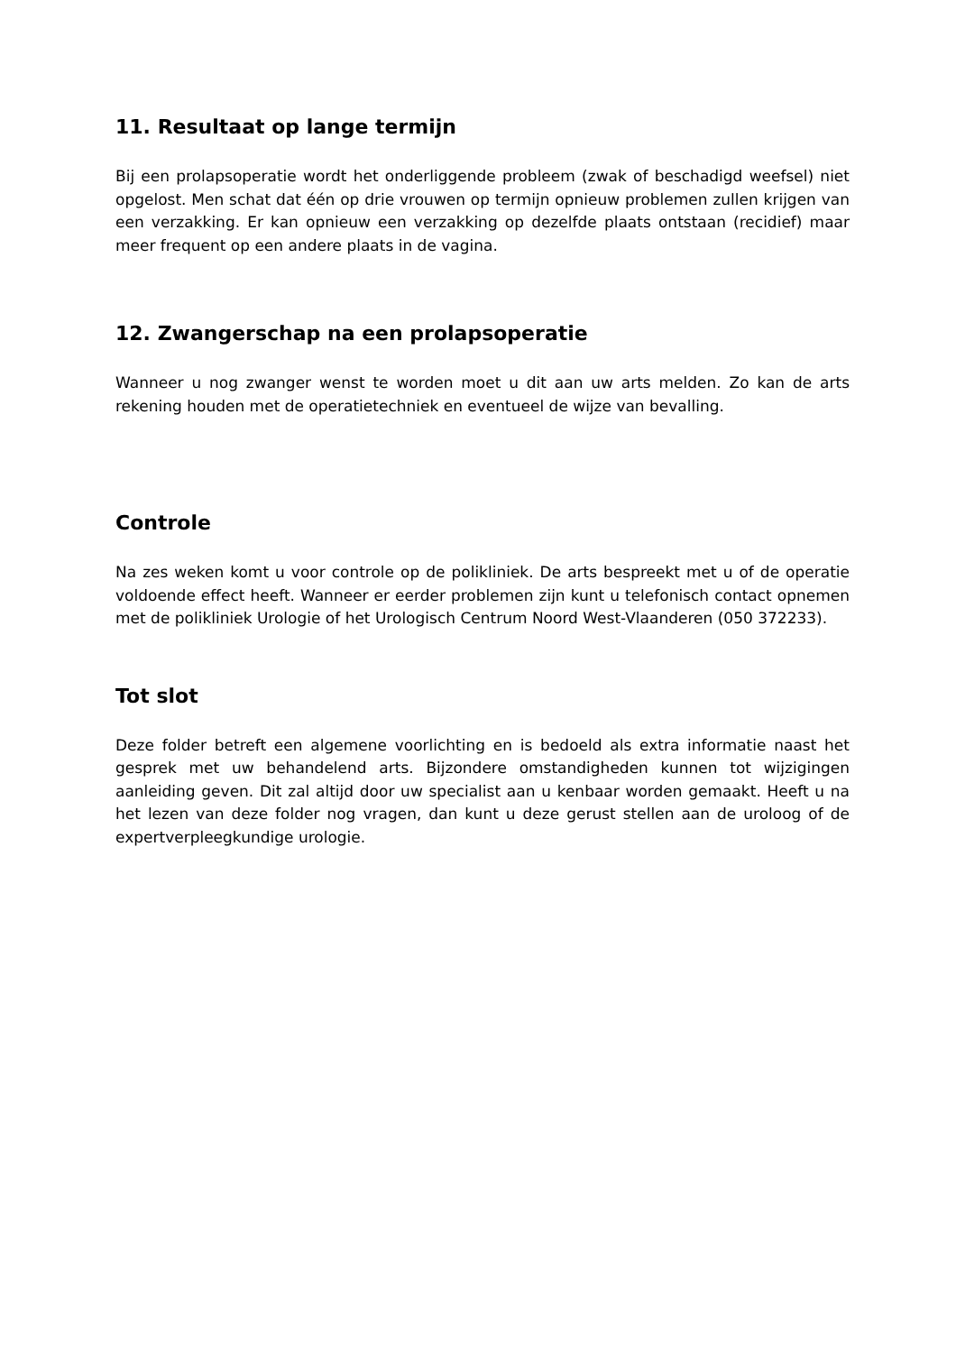11. Resultaat op lange termijn
Bij een prolapsoperatie wordt het onderliggende probleem (zwak of beschadigd weefsel) niet opgelost. Men schat dat één op drie vrouwen op termijn opnieuw problemen zullen krijgen van een verzakking. Er kan opnieuw een verzakking op dezelfde plaats ontstaan (recidief) maar meer frequent op een andere plaats in de vagina.
12. Zwangerschap na een prolapsoperatie
Wanneer u nog zwanger wenst te worden moet u dit aan uw arts melden. Zo kan de arts rekening houden met de operatietechniek en eventueel de wijze van bevalling.
Controle
Na zes weken komt u voor controle op de polikliniek. De arts bespreekt met u of de operatie voldoende effect heeft. Wanneer er eerder problemen zijn kunt u telefonisch contact opnemen met de polikliniek Urologie of het Urologisch Centrum Noord West-Vlaanderen (050 372233).
Tot slot
Deze folder betreft een algemene voorlichting en is bedoeld als extra informatie naast het gesprek met uw behandelend arts. Bijzondere omstandigheden kunnen tot wijzigingen aanleiding geven. Dit zal altijd door uw specialist aan u kenbaar worden gemaakt. Heeft u na het lezen van deze folder nog vragen, dan kunt u deze gerust stellen aan de uroloog of de expertverpleegkundige urologie.